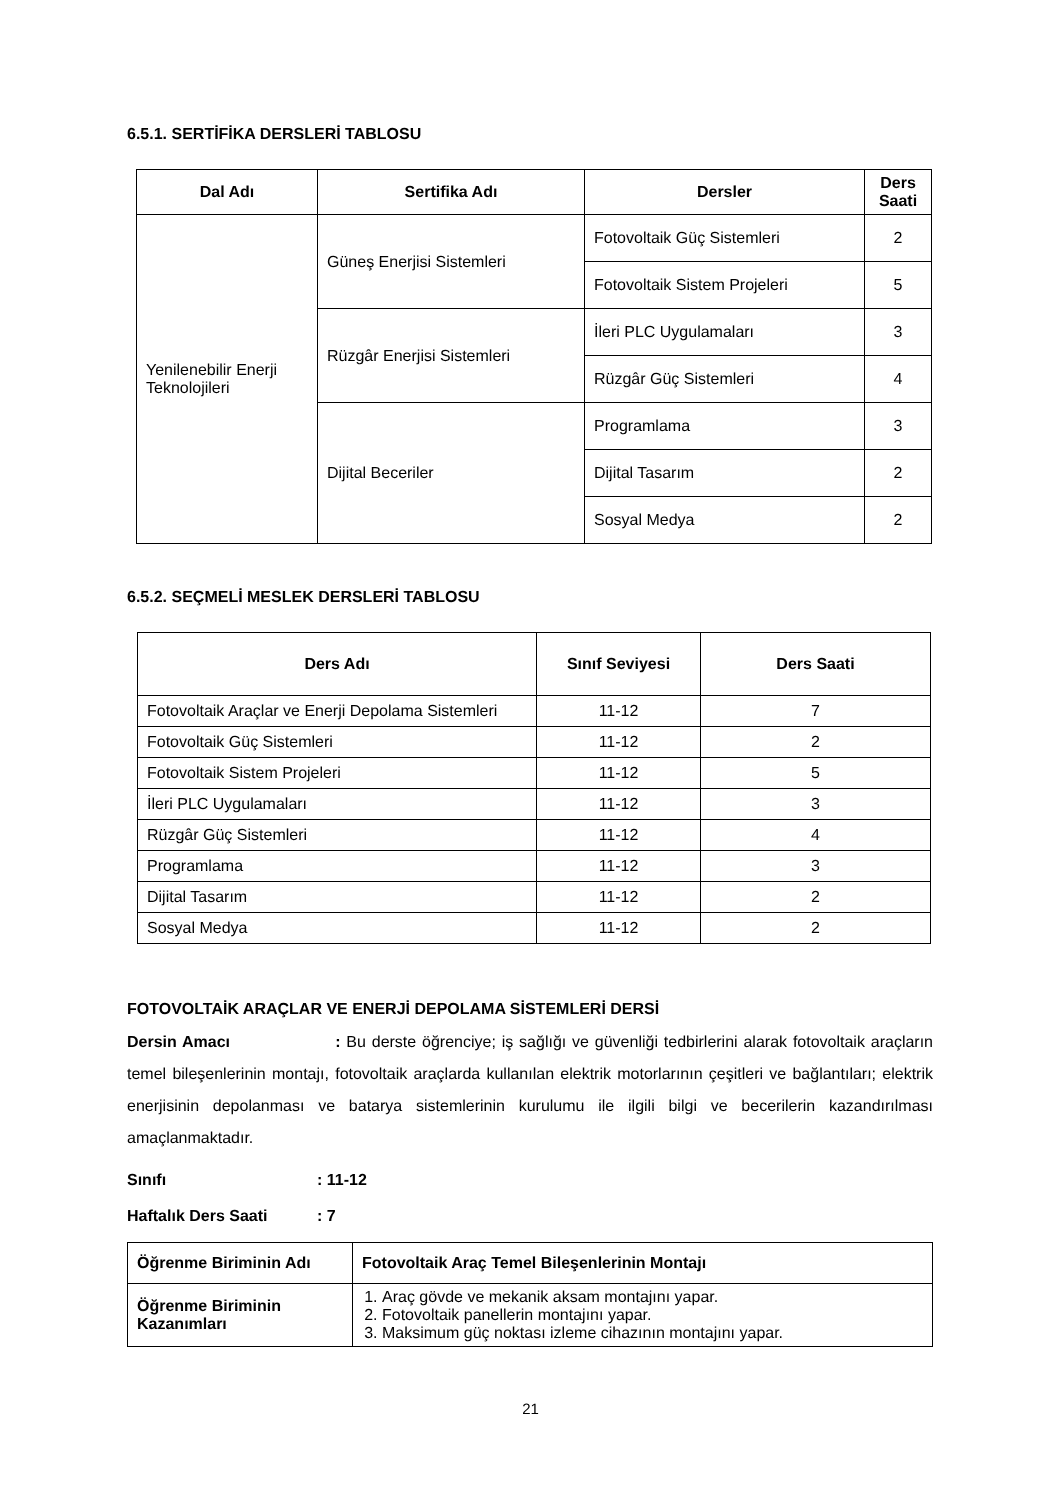6.5.1. SERTİFİKA DERSLERİ TABLOSU
| Dal Adı | Sertifika Adı | Dersler | Ders Saati |
| --- | --- | --- | --- |
| Yenilenebilir Enerji Teknolojileri | Güneş Enerjisi Sistemleri | Fotovoltaik Güç Sistemleri | 2 |
| | | Fotovoltaik Sistem Projeleri | 5 |
| | Rüzgâr Enerjisi Sistemleri | İleri PLC Uygulamaları | 3 |
| | | Rüzgâr Güç Sistemleri | 4 |
| | Dijital Beceriler | Programlama | 3 |
| | | Dijital Tasarım | 2 |
| | | Sosyal Medya | 2 |
6.5.2. SEÇMELİ MESLEK DERSLERİ TABLOSU
| Ders Adı | Sınıf Seviyesi | Ders Saati |
| --- | --- | --- |
| Fotovoltaik Araçlar ve Enerji Depolama Sistemleri | 11-12 | 7 |
| Fotovoltaik Güç Sistemleri | 11-12 | 2 |
| Fotovoltaik Sistem Projeleri | 11-12 | 5 |
| İleri PLC Uygulamaları | 11-12 | 3 |
| Rüzgâr Güç Sistemleri | 11-12 | 4 |
| Programlama | 11-12 | 3 |
| Dijital Tasarım | 11-12 | 2 |
| Sosyal Medya | 11-12 | 2 |
FOTOVOLTAİK ARAÇLAR VE ENERJİ DEPOLAMA SİSTEMLERİ DERSİ
Dersin Amacı : Bu derste öğrenciye; iş sağlığı ve güvenliği tedbirlerini alarak fotovoltaik araçların temel bileşenlerinin montajı, fotovoltaik araçlarda kullanılan elektrik motorlarının çeşitleri ve bağlantıları; elektrik enerjisinin depolanması ve batarya sistemlerinin kurulumu ile ilgili bilgi ve becerilerin kazandırılması amaçlanmaktadır.
Sınıfı: 11-12
Haftalık Ders Saati: 7
| Öğrenme Biriminin Adı | Fotovoltaik Araç Temel Bileşenlerinin Montajı |
| Öğrenme Biriminin Kazanımları | 1. Araç gövde ve mekanik aksam montajını yapar. 2. Fotovoltaik panellerin montajını yapar. 3. Maksimum güç noktası izleme cihazının montajını yapar. |
21